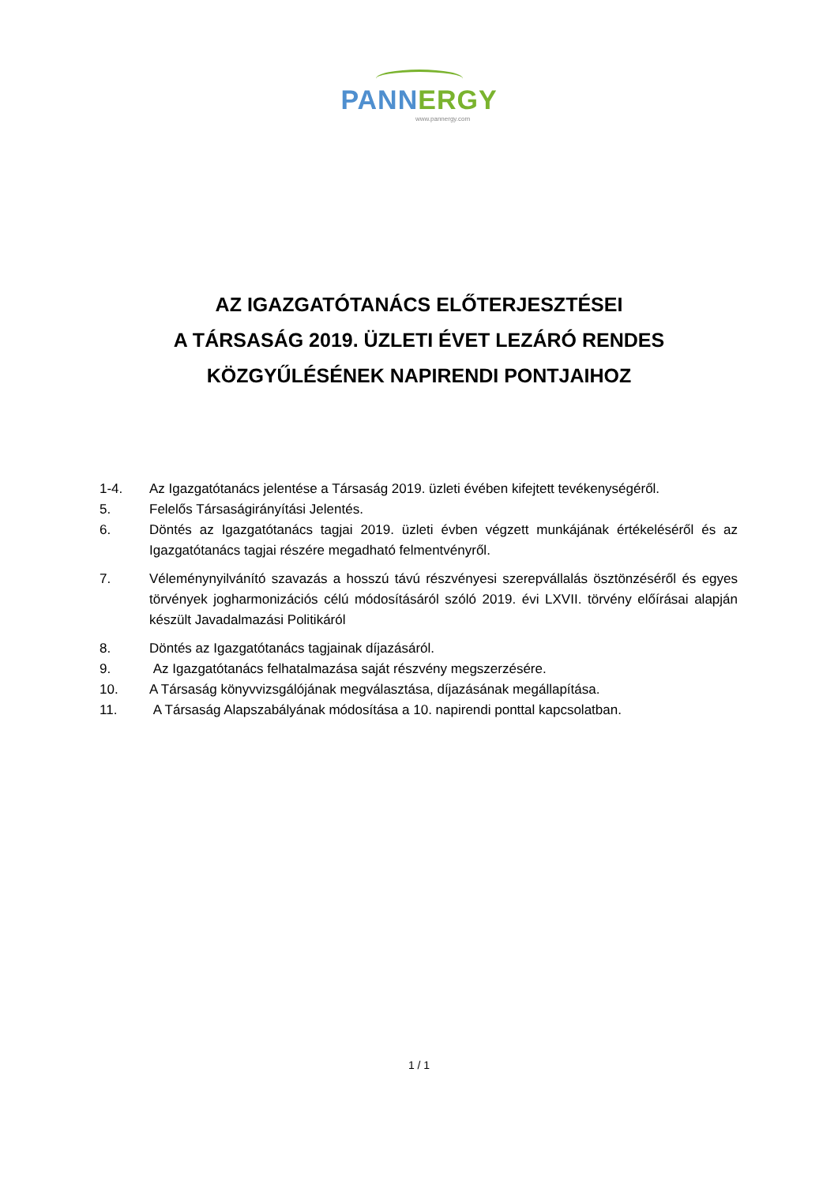PANN ERGY
www.pannergy.com
AZ IGAZGATÓTANÁCS ELŐTERJESZTÉSEI
A TÁRSASÁG 2019. ÜZLETI ÉVET LEZÁRÓ RENDES
KÖZGYŰLÉSÉNEK NAPIRENDI PONTJAIHOZ
1-4. Az Igazgatótanács jelentése a Társaság 2019. üzleti évében kifejtett tevékenységéről.
5. Felelős Társaságirányítási Jelentés.
6. Döntés az Igazgatótanács tagjai 2019. üzleti évben végzett munkájának értékeléséről és az Igazgatótanács tagjai részére megadható felmentvényről.
7. Véleménynyilvánító szavazás a hosszú távú részvényesi szerepvállalás ösztönzéséről és egyes törvények jogharmonizációs célú módosításáról szóló 2019. évi LXVII. törvény előírásai alapján készült Javadalmazási Politikáról
8. Döntés az Igazgatótanács tagjainak díjazásáról.
9. Az Igazgatótanács felhatalmazása saját részvény megszerzésére.
10. A Társaság könyvvizsgálójának megválasztása, díjazásának megállapítása.
11. A Társaság Alapszabályának módosítása a 10. napirendi ponttal kapcsolatban.
1 / 1